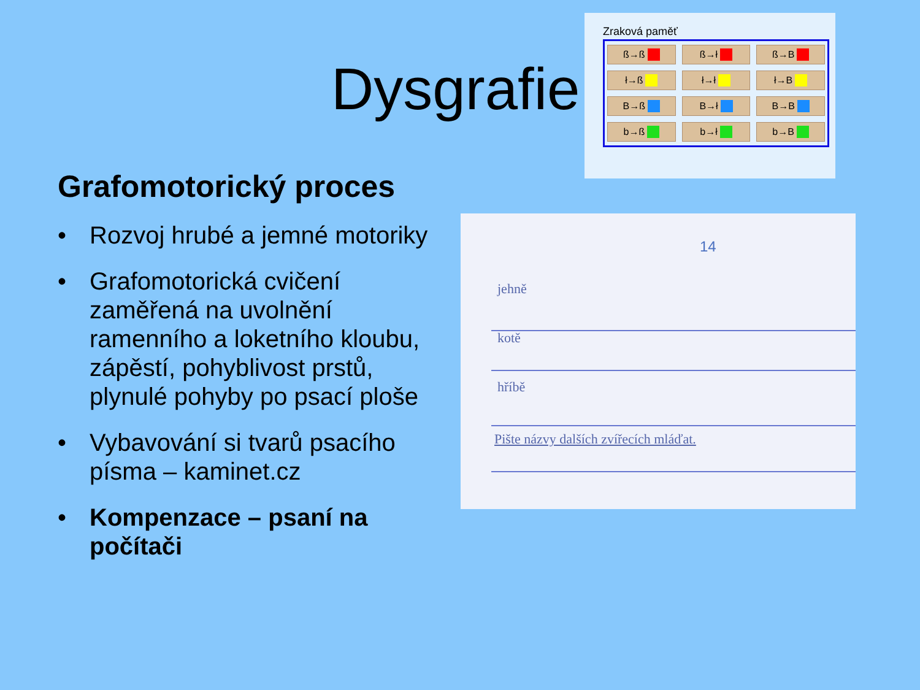Dysgrafie
Zraková paměť
ß→ß
ß→ł
ß→B
ł→ß
ł→ł
ł→B
B→ß
B→ł
B→B
b→ß
b→ł
b→B
Grafomotorický proces
• Rozvoj hrubé a jemné motoriky
• Grafomotorická cvičení zaměřená na uvolnění ramenního a loketního kloubu, zápěstí, pohyblivost prstů, plynulé pohyby po psací ploše
• Vybavování si tvarů psacího písma – kaminet.cz
• Kompenzace – psaní na počítači
14
jehně
kotě
hříbě
Pište názvy dalších zvířecích mláďat.